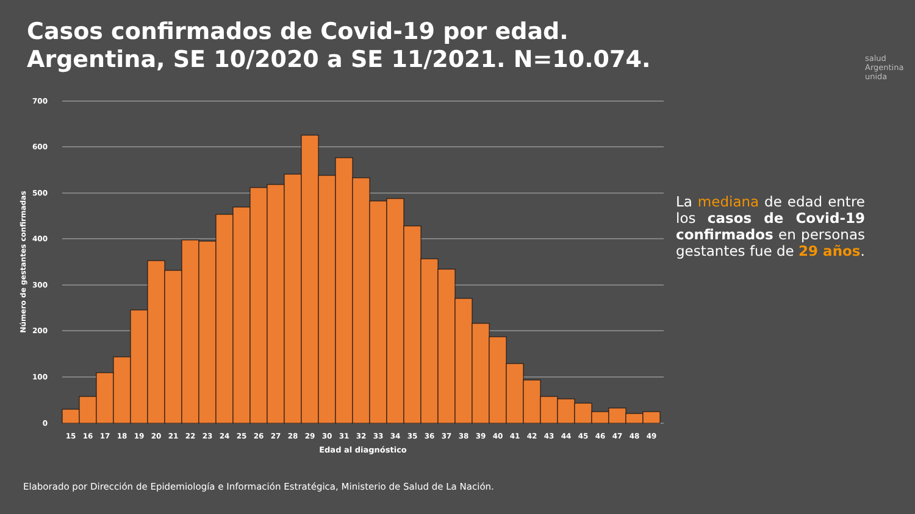Casos confirmados de Covid-19 por edad.
Argentina, SE 10/2020 a SE 11/2021. N=10.074.
700
600
500
400
300
200
100
0
15
16
17
18
19
20
21
22
23
24
25
26
27
28
29
30
31
32
33
34
35
36
37
38
39
40
41
42
43
44
45
46
47
48
49
Edad al diagnóstico
Número de gestantes confirmadas
La mediana de edad entre los casos de Covid-19 confirmados en personas gestantes fue de 29 años.
salud
Argentina unida
Elaborado por Dirección de Epidemiología e Información Estratégica, Ministerio de Salud de La Nación.